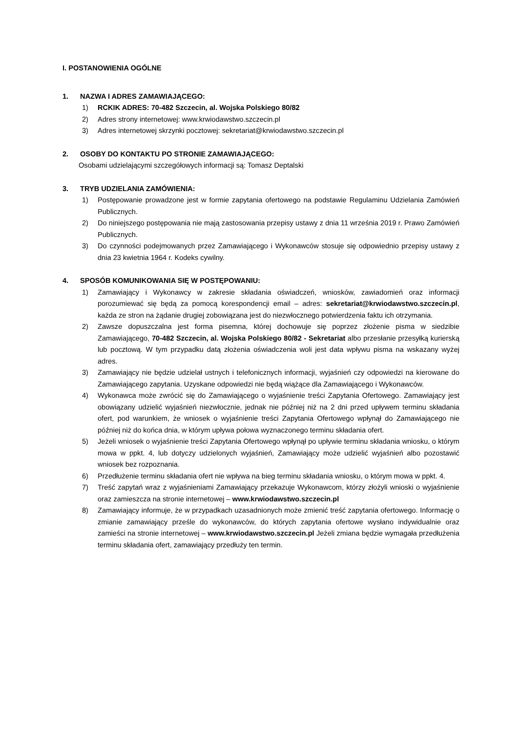I. POSTANOWIENIA OGÓLNE
1. NAZWA I ADRES ZAMAWIAJĄCEGO:
1) RCKIK ADRES: 70-482 Szczecin, al. Wojska Polskiego 80/82
2) Adres strony internetowej: www.krwiodawstwo.szczecin.pl
3) Adres internetowej skrzynki pocztowej: sekretariat@krwiodawstwo.szczecin.pl
2. OSOBY DO KONTAKTU PO STRONIE ZAMAWIAJĄCEGO:
Osobami udzielającymi szczegółowych informacji są: Tomasz Deptalski
3. TRYB UDZIELANIA ZAMÓWIENIA:
1) Postępowanie prowadzone jest w formie zapytania ofertowego na podstawie Regulaminu Udzielania Zamówień Publicznych.
2) Do niniejszego postępowania nie mają zastosowania przepisy ustawy z dnia 11 września 2019 r. Prawo Zamówień Publicznych.
3) Do czynności podejmowanych przez Zamawiającego i Wykonawców stosuje się odpowiednio przepisy ustawy z dnia 23 kwietnia 1964 r. Kodeks cywilny.
4. SPOSÓB KOMUNIKOWANIA SIĘ W POSTĘPOWANIU:
1) Zamawiający i Wykonawcy w zakresie składania oświadczeń, wniosków, zawiadomień oraz informacji porozumiewać się będą za pomocą korespondencji email – adres: sekretariat@krwiodawstwo.szczecin.pl, każda ze stron na żądanie drugiej zobowiązana jest do niezwłocznego potwierdzenia faktu ich otrzymania.
2) Zawsze dopuszczalna jest forma pisemna, której dochowuje się poprzez złożenie pisma w siedzibie Zamawiającego, 70-482 Szczecin, al. Wojska Polskiego 80/82 - Sekretariat albo przesłanie przesyłką kurierską lub pocztową. W tym przypadku datą złożenia oświadczenia woli jest data wpływu pisma na wskazany wyżej adres.
3) Zamawiający nie będzie udzielał ustnych i telefonicznych informacji, wyjaśnień czy odpowiedzi na kierowane do Zamawiającego zapytania. Uzyskane odpowiedzi nie będą wiążące dla Zamawiającego i Wykonawców.
4) Wykonawca może zwrócić się do Zamawiającego o wyjaśnienie treści Zapytania Ofertowego. Zamawiający jest obowiązany udzielić wyjaśnień niezwłocznie, jednak nie później niż na 2 dni przed upływem terminu składania ofert, pod warunkiem, że wniosek o wyjaśnienie treści Zapytania Ofertowego wpłynął do Zamawiającego nie później niż do końca dnia, w którym upływa połowa wyznaczonego terminu składania ofert.
5) Jeżeli wniosek o wyjaśnienie treści Zapytania Ofertowego wpłynął po upływie terminu składania wniosku, o którym mowa w ppkt. 4, lub dotyczy udzielonych wyjaśnień, Zamawiający może udzielić wyjaśnień albo pozostawić wniosek bez rozpoznania.
6) Przedłużenie terminu składania ofert nie wpływa na bieg terminu składania wniosku, o którym mowa w ppkt. 4.
7) Treść zapytań wraz z wyjaśnieniami Zamawiający przekazuje Wykonawcom, którzy złożyli wnioski o wyjaśnienie oraz zamieszcza na stronie internetowej – www.krwiodawstwo.szczecin.pl
8) Zamawiający informuje, że w przypadkach uzasadnionych może zmienić treść zapytania ofertowego. Informację o zmianie zamawiający prześle do wykonawców, do których zapytania ofertowe wysłano indywidualnie oraz zamieści na stronie internetowej – www.krwiodawstwo.szczecin.pl Jeżeli zmiana będzie wymagała przedłużenia terminu składania ofert, zamawiający przedłuży ten termin.